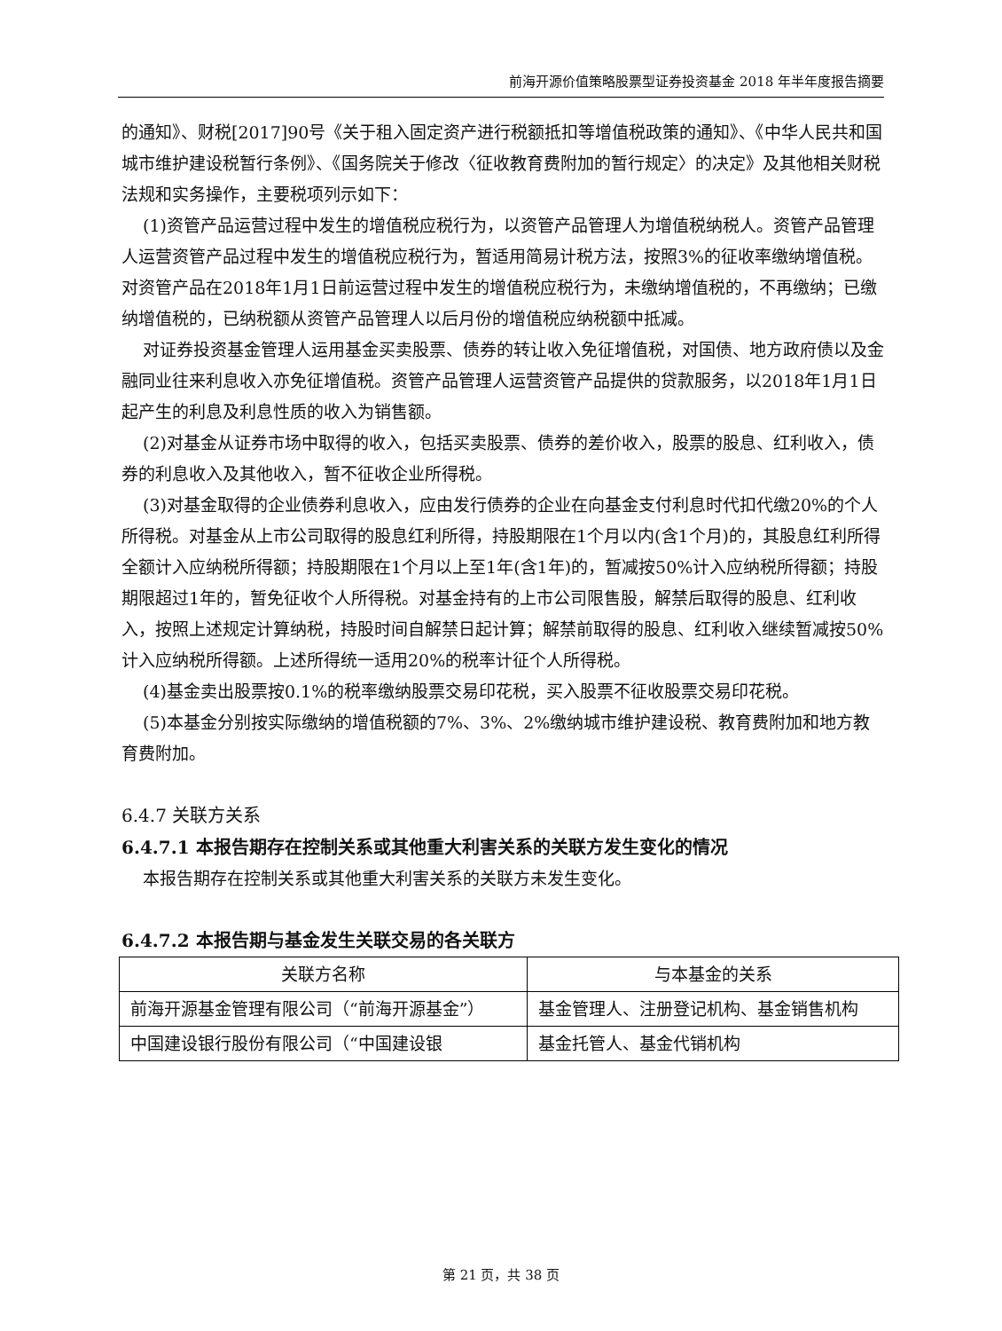前海开源价值策略股票型证券投资基金 2018 年半年度报告摘要
的通知》、财税[2017]90号《关于租入固定资产进行税额抵扣等增值税政策的通知》、《中华人民共和国城市维护建设税暂行条例》、《国务院关于修改〈征收教育费附加的暂行规定〉的决定》及其他相关财税法规和实务操作，主要税项列示如下：
(1)资管产品运营过程中发生的增值税应税行为，以资管产品管理人为增值税纳税人。资管产品管理人运营资管产品过程中发生的增值税应税行为，暂适用简易计税方法，按照3%的征收率缴纳增值税。对资管产品在2018年1月1日前运营过程中发生的增值税应税行为，未缴纳增值税的，不再缴纳；已缴纳增值税的，已纳税额从资管产品管理人以后月份的增值税应纳税额中抵减。
对证券投资基金管理人运用基金买卖股票、债券的转让收入免征增值税，对国债、地方政府债以及金融同业往来利息收入亦免征增值税。资管产品管理人运营资管产品提供的贷款服务，以2018年1月1日起产生的利息及利息性质的收入为销售额。
(2)对基金从证券市场中取得的收入，包括买卖股票、债券的差价收入，股票的股息、红利收入，债券的利息收入及其他收入，暂不征收企业所得税。
(3)对基金取得的企业债券利息收入，应由发行债券的企业在向基金支付利息时代扣代缴20%的个人所得税。对基金从上市公司取得的股息红利所得，持股期限在1个月以内(含1个月)的，其股息红利所得全额计入应纳税所得额；持股期限在1个月以上至1年(含1年)的，暂减按50%计入应纳税所得额；持股期限超过1年的，暂免征收个人所得税。对基金持有的上市公司限售股，解禁后取得的股息、红利收入，按照上述规定计算纳税，持股时间自解禁日起计算；解禁前取得的股息、红利收入继续暂减按50%计入应纳税所得额。上述所得统一适用20%的税率计征个人所得税。
(4)基金卖出股票按0.1%的税率缴纳股票交易印花税，买入股票不征收股票交易印花税。
(5)本基金分别按实际缴纳的增值税额的7%、3%、2%缴纳城市维护建设税、教育费附加和地方教育费附加。
6.4.7 关联方关系
6.4.7.1 本报告期存在控制关系或其他重大利害关系的关联方发生变化的情况
本报告期存在控制关系或其他重大利害关系的关联方未发生变化。
6.4.7.2 本报告期与基金发生关联交易的各关联方
| 关联方名称 | 与本基金的关系 |
| --- | --- |
| 前海开源基金管理有限公司（“前海开源基金”） | 基金管理人、注册登记机构、基金销售机构 |
| 中国建设银行股份有限公司（“中国建设银 | 基金托管人、基金代销机构 |
第 21 页，共 38 页